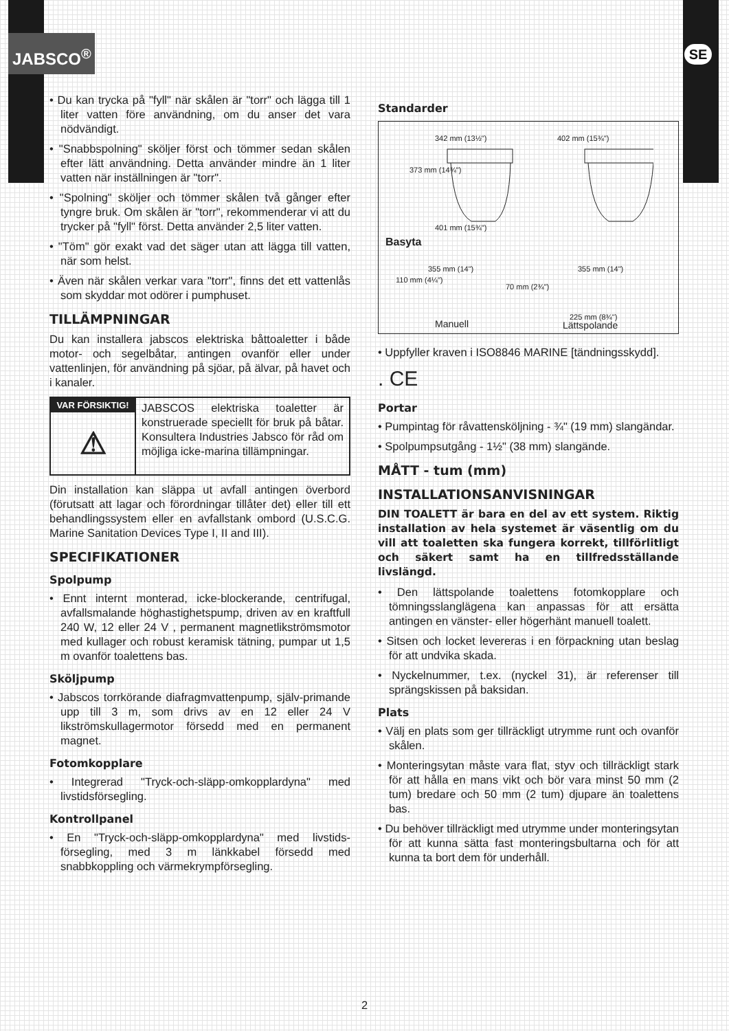JABSCO<sup>®</sup> SE
• Du kan trycka på "fyll" när skålen är "torr" och lägga till 1 liter vatten före användning, om du anser det vara nödvändigt.
• "Snabbspolning" sköljer först och tömmer sedan skålen efter lätt användning. Detta använder mindre än 1 liter vatten när inställningen är "torr".
• "Spolning" sköljer och tömmer skålen två gånger efter tyngre bruk. Om skålen är "torr", rekommenderar vi att du trycker på "fyll" först. Detta använder 2,5 liter vatten.
• "Töm" gör exakt vad det säger utan att lägga till vatten, när som helst.
• Även när skålen verkar vara "torr", finns det ett vattenlås som skyddar mot odörer i pumphuset.
TILLÄMPNINGAR
Du kan installera jabscos elektriska båttoaletter i både motor- och segelbåtar, antingen ovanför eller under vattenlinjen, för användning på sjöar, på älvar, på havet och i kanaler.
VAR FÖRSIKTIG!
⚠
JABSCOS elektriska toaletter är konstruerade speciellt för bruk på båtar. Konsultera Industries Jabsco för råd om möjliga icke-marina tillämpningar.
Din installation kan släppa ut avfall antingen överbord (förutsatt att lagar och förordningar tillåter det) eller till ett behandlingssystem eller en avfallstank ombord (U.S.C.G. Marine Sanitation Devices Type I, II and III).
SPECIFIKATIONER
Spolpump
• Ennt internt monterad, icke-blockerande, centrifugal, avfallsmalande höghastighetspump, driven av en kraftfull 240 W, 12 eller 24 V , permanent magnetlikströmsmotor med kullager och robust keramisk tätning, pumpar ut 1,5 m ovanför toalettens bas.
Sköljpump
• Jabscos torrkörande diafragmvattenpump, själv-primande upp till 3 m, som drivs av en 12 eller 24 V likströmskullagermotor försedd med en permanent magnet.
Fotomkopplare
• Integrerad "Tryck-och-släpp-omkopplardyna" med livstidsförsegling.
Kontrollpanel
• En "Tryck-och-släpp-omkopplardyna" med livstids-försegling, med 3 m länkkabel försedd med snabbkoppling och värmekrympförsegling.
Standarder
342 mm (13½") 402 mm (15¾")
373 mm (14¾")
401 mm (15¾")
Basyta
355 mm (14") 355 mm (14")
110 mm (4¼")
70 mm (2¾")
225 mm (8¾")
Manuell Lättspolande
• Uppfyller kraven i ISO8846 MARINE [tändningsskydd].
. CE
Portar
• Pumpintag för råvattensköljning - ¾" (19 mm) slangändar.
• Spolpumpsutgång - 1½" (38 mm) slangände.
MÅTT - tum (mm)
INSTALLATIONSANVISNINGAR
DIN TOALETT är bara en del av ett system. Riktig installation av hela systemet är väsentlig om du vill att toaletten ska fungera korrekt, tillförlitligt och säkert samt ha en tillfredsställande livslängd.
• Den lättspolande toalettens fotomkopplare och tömningsslanglägena kan anpassas för att ersätta antingen en vänster- eller högerhänt manuell toalett.
• Sitsen och locket levereras i en förpackning utan beslag för att undvika skada.
• Nyckelnummer, t.ex. (nyckel 31), är referenser till sprängskissen på baksidan.
Plats
• Välj en plats som ger tillräckligt utrymme runt och ovanför skålen.
• Monteringsytan måste vara flat, styv och tillräckligt stark för att hålla en mans vikt och bör vara minst 50 mm (2 tum) bredare och 50 mm (2 tum) djupare än toalettens bas.
• Du behöver tillräckligt med utrymme under monteringsytan för att kunna sätta fast monteringsbultarna och för att kunna ta bort dem för underhåll.
2